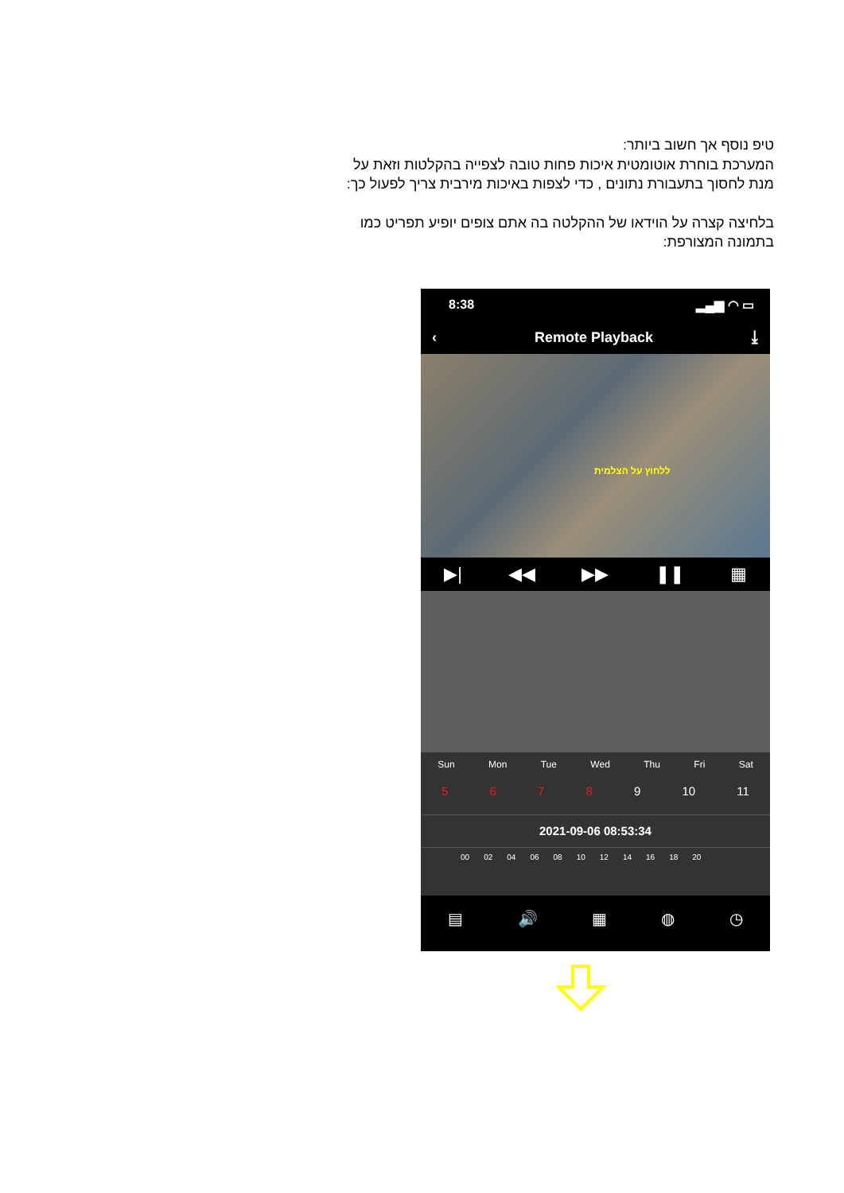טיפ נוסף אך חשוב ביותר:
המערכת בוחרת אוטומטית איכות פחות טובה לצפייה בהקלטות וזאת על מנת לחסוך בתעבורת נתונים , כדי לצפות באיכות מירבית צריך לפעול כך:
בלחיצה קצרה על הוידאו של ההקלטה בה אתם צופים יופיע תפריט כמו בתמונה המצורפת:
8:38 ▂▄▆ ◠ ▭
‹ Remote Playback ⤓
ללחוץ על הצלמית
▶| ◀◀ ▶▶ ❚❚ ▦
Sun Mon Tue Wed Thu Fri Sat
5678 9 10 11
2021-09-06 08:53:34
00 02 04 06 08 10 12 14 16 18 20
▤ 🔊 ▦ ◍ ◷